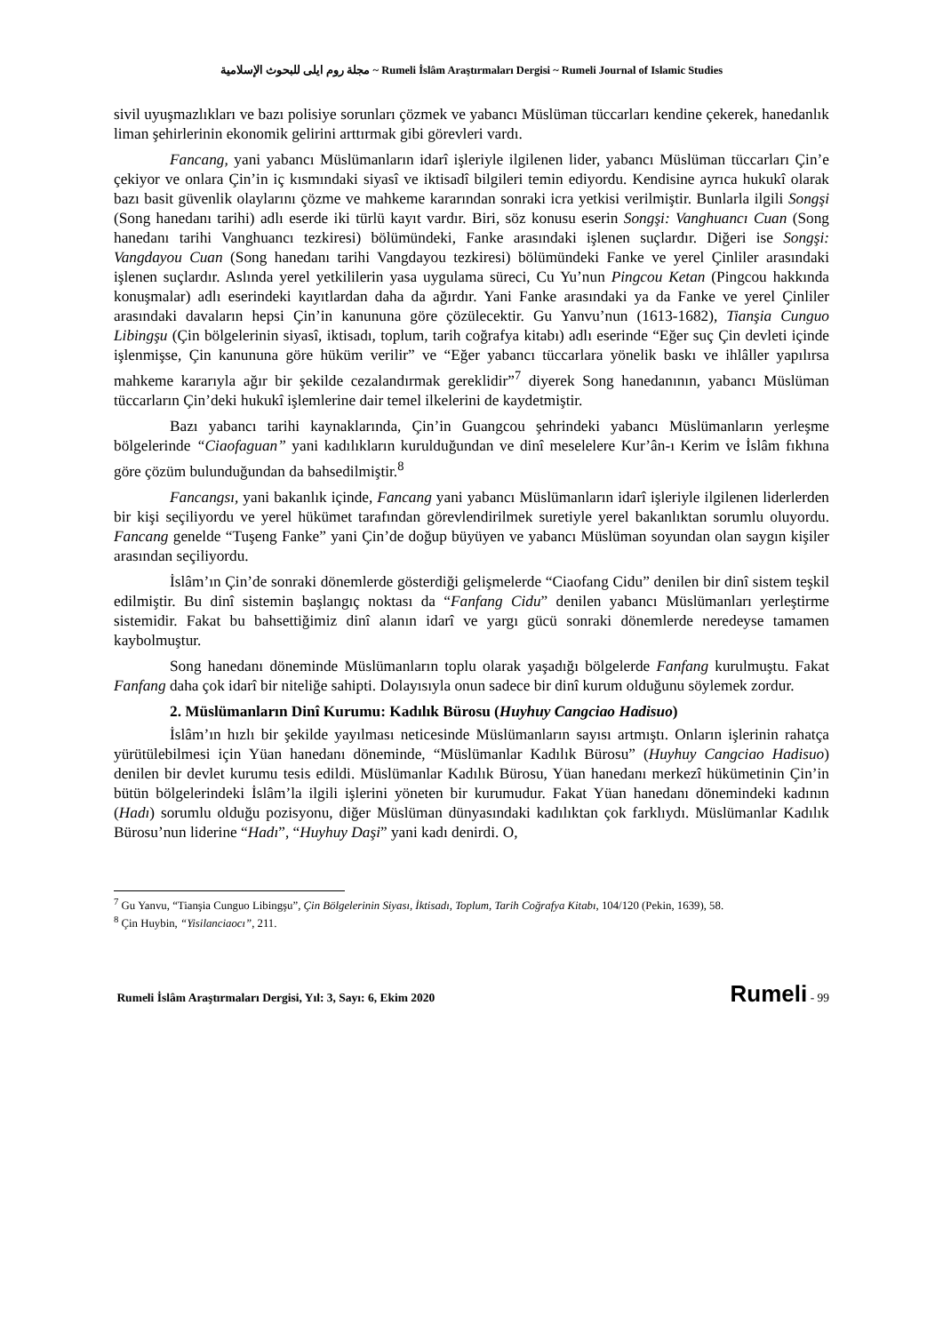مجلة روم ايلى للبحوث الإسلامية ~ Rumeli İslâm Araştırmaları Dergisi ~ Rumeli Journal of Islamic Studies
sivil uyuşmazlıkları ve bazı polisiye sorunları çözmek ve yabancı Müslüman tüccarları kendine çekerek, hanedanlık liman şehirlerinin ekonomik gelirini arttırmak gibi görevleri vardı.
Fancang, yani yabancı Müslümanların idarî işleriyle ilgilenen lider, yabancı Müslüman tüccarları Çin’e çekiyor ve onlara Çin’in iç kısmındaki siyasî ve iktisadî bilgileri temin ediyordu. Kendisine ayrıca hukukî olarak bazı basit güvenlik olaylarını çözme ve mahkeme kararından sonraki icra yetkisi verilmiştir. Bunlarla ilgili Songşi (Song hanedanı tarihi) adlı eserde iki türlü kayıt vardır. Biri, söz konusu eserin Songşi: Vanghuancı Cuan (Song hanedanı tarihi Vanghuancı tezkiresi) bölümündeki, Fanke arasındaki işlenen suçlardır. Diğeri ise Songşi: Vangdayou Cuan (Song hanedanı tarihi Vangdayou tezkiresi) bölümündeki Fanke ve yerel Çinliler arasındaki işlenen suçlardır. Aslında yerel yetkililerin yasa uygulama süreci, Cu Yu’nun Pingcou Ketan (Pingcou hakkında konuşmalar) adlı eserindeki kayıtlardan daha da ağırdır. Yani Fanke arasındaki ya da Fanke ve yerel Çinliler arasındaki davaların hepsi Çin’in kanununa göre çözülecektir. Gu Yanvu’nun (1613-1682), Tianşia Cunguo Libingşu (Çin bölgelerinin siyasî, iktisadı, toplum, tarih coğrafya kitabı) adlı eserinde “Eğer suç Çin devleti içinde işlenmişse, Çin kanununa göre hüküm verilir” ve “Eğer yabancı tüccarlara yönelik baskı ve ihlâller yapılırsa mahkeme kararıyla ağır bir şekilde cezalandırmak gereklidir”<sup>7</sup> diyerek Song hanedanının, yabancı Müslüman tüccarların Çin’deki hukukî işlemlerine dair temel ilkelerini de kaydetmiştir.
Bazı yabancı tarihi kaynaklarında, Çin’in Guangcou şehrindeki yabancı Müslümanların yerleşme bölgelerinde “Ciaofaguan” yani kadılıkların kurulduğundan ve dinî meselelere Kur’ân-ı Kerim ve İslâm fıkhına göre çözüm bulunduğundan da bahsedilmiştir.<sup>8</sup>
Fancangsı, yani bakanlık içinde, Fancang yani yabancı Müslümanların idarî işleriyle ilgilenen liderlerden bir kişi seçiliyordu ve yerel hükümet tarafından görevlendirilmek suretiyle yerel bakanlıktan sorumlu oluyordu. Fancang genelde “Tuşeng Fanke” yani Çin’de doğup büyüyen ve yabancı Müslüman soyundan olan saygın kişiler arasından seçiliyordu.
İslâm’ın Çin’de sonraki dönemlerde gösterdiği gelişmelerde “Ciaofang Cidu” denilen bir dinî sistem teşkil edilmiştir. Bu dinî sistemin başlangıç noktası da “Fanfang Cidu” denilen yabancı Müslümanları yerleştirme sistemidir. Fakat bu bahsettiğimiz dinî alanın idarî ve yargı gücü sonraki dönemlerde neredeyse tamamen kaybolmuştur.
Song hanedanı döneminde Müslümanların toplu olarak yaşadığı bölgelerde Fanfang kurulmuştu. Fakat Fanfang daha çok idarî bir niteliğe sahipti. Dolayısıyla onun sadece bir dinî kurum olduğunu söylemek zordur.
2. Müslümanların Dinî Kurumu: Kadılık Bürosu (Huyhuy Cangciao Hadisuo)
İslâm’ın hızlı bir şekilde yayılması neticesinde Müslümanların sayısı artmıştı. Onların işlerinin rahatça yürütülebilmesi için Yüan hanedanı döneminde, “Müslümanlar Kadılık Bürosu” (Huyhuy Cangciao Hadisuo) denilen bir devlet kurumu tesis edildi. Müslümanlar Kadılık Bürosu, Yüan hanedanı merkezî hükümetinin Çin’in bütün bölgelerindeki İslâm’la ilgili işlerini yöneten bir kurumudur. Fakat Yüan hanedanı dönemindeki kadının (Hadı) sorumlu olduğu pozisyonu, diğer Müslüman dünyasındaki kadılıktan çok farklıydı. Müslümanlar Kadılık Bürosu’nun liderine “Hadı”, “Huyhuy Daşi” yani kadı denirdi. O,
<sup>7</sup> Gu Yanvu, “Tianşia Cunguo Libingşu”, Çin Bölgelerinin Siyası, İktisadı, Toplum, Tarih Coğrafya Kitabı, 104/120 (Pekin, 1639), 58.
<sup>8</sup> Çin Huybin, “Yisilanciaocı”, 211.
Rumeli İslâm Araştırmaları Dergisi, Yıl: 3, Sayı: 6, Ekim 2020 Rumeli - 99